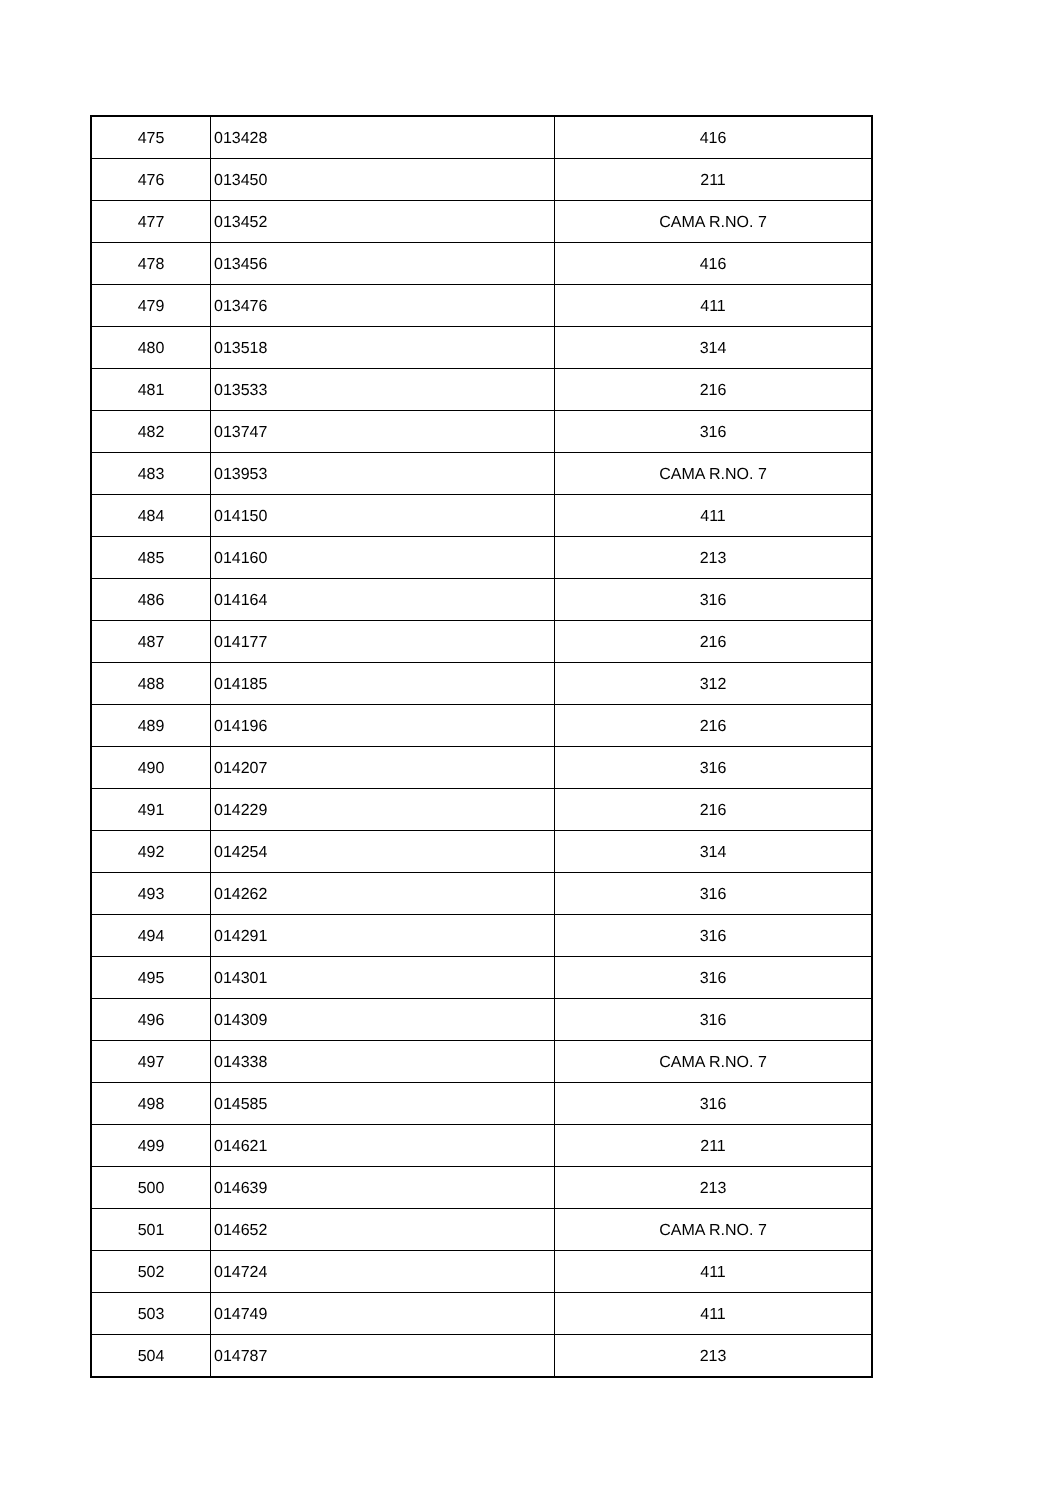| 475 | 013428 | 416 |
| 476 | 013450 | 211 |
| 477 | 013452 | CAMA R.NO. 7 |
| 478 | 013456 | 416 |
| 479 | 013476 | 411 |
| 480 | 013518 | 314 |
| 481 | 013533 | 216 |
| 482 | 013747 | 316 |
| 483 | 013953 | CAMA R.NO. 7 |
| 484 | 014150 | 411 |
| 485 | 014160 | 213 |
| 486 | 014164 | 316 |
| 487 | 014177 | 216 |
| 488 | 014185 | 312 |
| 489 | 014196 | 216 |
| 490 | 014207 | 316 |
| 491 | 014229 | 216 |
| 492 | 014254 | 314 |
| 493 | 014262 | 316 |
| 494 | 014291 | 316 |
| 495 | 014301 | 316 |
| 496 | 014309 | 316 |
| 497 | 014338 | CAMA R.NO. 7 |
| 498 | 014585 | 316 |
| 499 | 014621 | 211 |
| 500 | 014639 | 213 |
| 501 | 014652 | CAMA R.NO. 7 |
| 502 | 014724 | 411 |
| 503 | 014749 | 411 |
| 504 | 014787 | 213 |